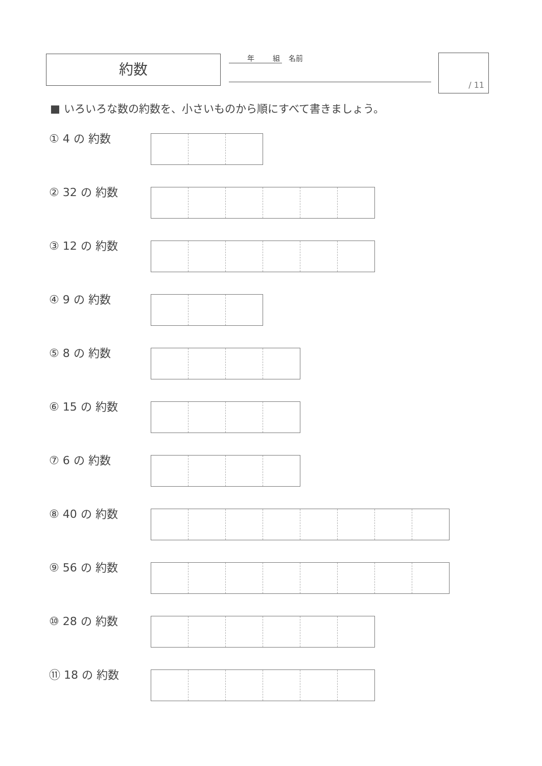約数 年 組 名前 / 11
■ いろいろな数の約数を、小さいものから順にすべて書きましょう。
① 4 の 約数
② 32 の 約数
③ 12 の 約数
④ 9 の 約数
⑤ 8 の 約数
⑥ 15 の 約数
⑦ 6 の 約数
⑧ 40 の 約数
⑨ 56 の 約数
⑩ 28 の 約数
⑪ 18 の 約数